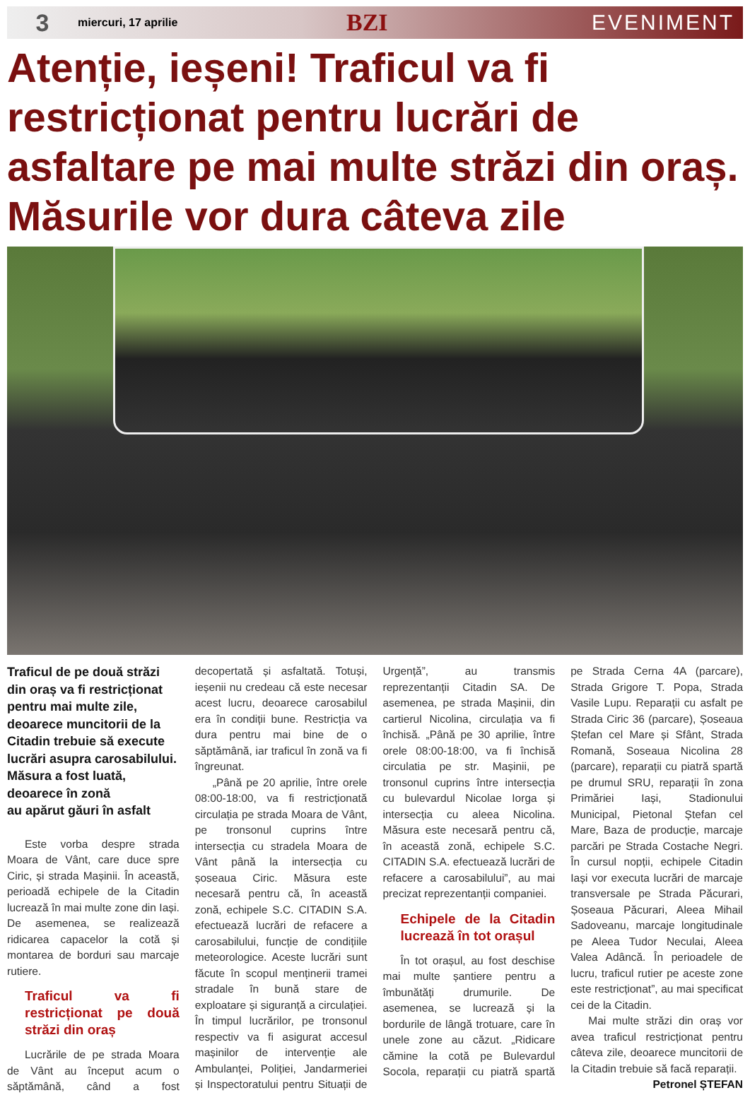3
miercuri, 17 aprilie
BZI EVENIMENT
Atenție, ieșeni! Traficul va fi restricționat pentru lucrări de asfaltare pe mai multe străzi din oraș. Măsurile vor dura câteva zile
Traficul de pe două străzi din oraș va fi restricționat pentru mai multe zile, deoarece muncitorii de la Citadin trebuie să execute lucrări asupra carosabilului.
Măsura a fost luată, deoarece în zonă
au apărut găuri în asfalt
Este vorba despre strada Moara de Vânt, care duce spre Ciric, și strada Mașinii. În această, perioadă echipele de la Citadin lucrează în mai multe zone din Iași. De asemenea, se realizează ridicarea capacelor la cotă și montarea de borduri sau marcaje rutiere.
Traficul va fi restricționat pe două străzi din oraș
Lucrările de pe strada Moara de Vânt au început acum o săptămână, când a fost decopertată și asfaltată. Totuși, ieșenii nu credeau că este necesar acest lucru, deoarece carosabilul era în condiții bune. Restricția va dura pentru mai bine de o săptămână, iar traficul în zonă va fi îngreunat.
„Până pe 20 aprilie, între orele 08:00-18:00, va fi restricționată circulația pe strada Moara de Vânt, pe tronsonul cuprins între intersecția cu stradela Moara de Vânt până la intersecția cu șoseaua Ciric. Măsura este necesară pentru că, în această zonă, echipele S.C. CITADIN S.A. efectuează lucrări de refacere a carosabilului, funcție de condițiile meteorologice. Aceste lucrări sunt făcute în scopul menținerii tramei stradale în bună stare de exploatare și siguranță a circulației. În timpul lucrărilor, pe tronsonul respectiv va fi asigurat accesul mașinilor de intervenție ale Ambulanței, Poliției, Jandarmeriei și Inspectoratului pentru Situații de Urgență”, au transmis reprezentanții Citadin SA. De asemenea, pe strada Mașinii, din cartierul Nicolina, circulația va fi închisă. „Până pe 30 aprilie, între orele 08:00-18:00, va fi închisă circulatia pe str. Mașinii, pe tronsonul cuprins între intersecția cu bulevardul Nicolae Iorga și intersecția cu aleea Nicolina. Măsura este necesară pentru că, în această zonă, echipele S.C. CITADIN S.A. efectuează lucrări de refacere a carosabilului”, au mai precizat reprezentanții companiei.
Echipele de la Citadin lucrează în tot orașul
În tot orașul, au fost deschise mai multe șantiere pentru a îmbunătăți drumurile. De asemenea, se lucrează și la bordurile de lângă trotuare, care în unele zone au căzut. „Ridicare cămine la cotă pe Bulevardul Socola, reparații cu piatră spartă pe Strada Cerna 4A (parcare), Strada Grigore T. Popa, Strada Vasile Lupu. Reparații cu asfalt pe Strada Ciric 36 (parcare), Șoseaua Ștefan cel Mare și Sfânt, Strada Romană, Soseaua Nicolina 28 (parcare), reparații cu piatră spartă pe drumul SRU, reparații în zona Primăriei Iași, Stadionului Municipal, Pietonal Ștefan cel Mare, Baza de producție, marcaje parcări pe Strada Costache Negri. În cursul nopții, echipele Citadin Iași vor executa lucrări de marcaje transversale pe Strada Păcurari, Șoseaua Păcurari, Aleea Mihail Sadoveanu, marcaje longitudinale pe Aleea Tudor Neculai, Aleea Valea Adâncă. În perioadele de lucru, traficul rutier pe aceste zone este restricționat”, au mai specificat cei de la Citadin.
Mai multe străzi din oraș vor avea traficul restricționat pentru câteva zile, deoarece muncitorii de la Citadin trebuie să facă reparații.
Petronel ȘTEFAN